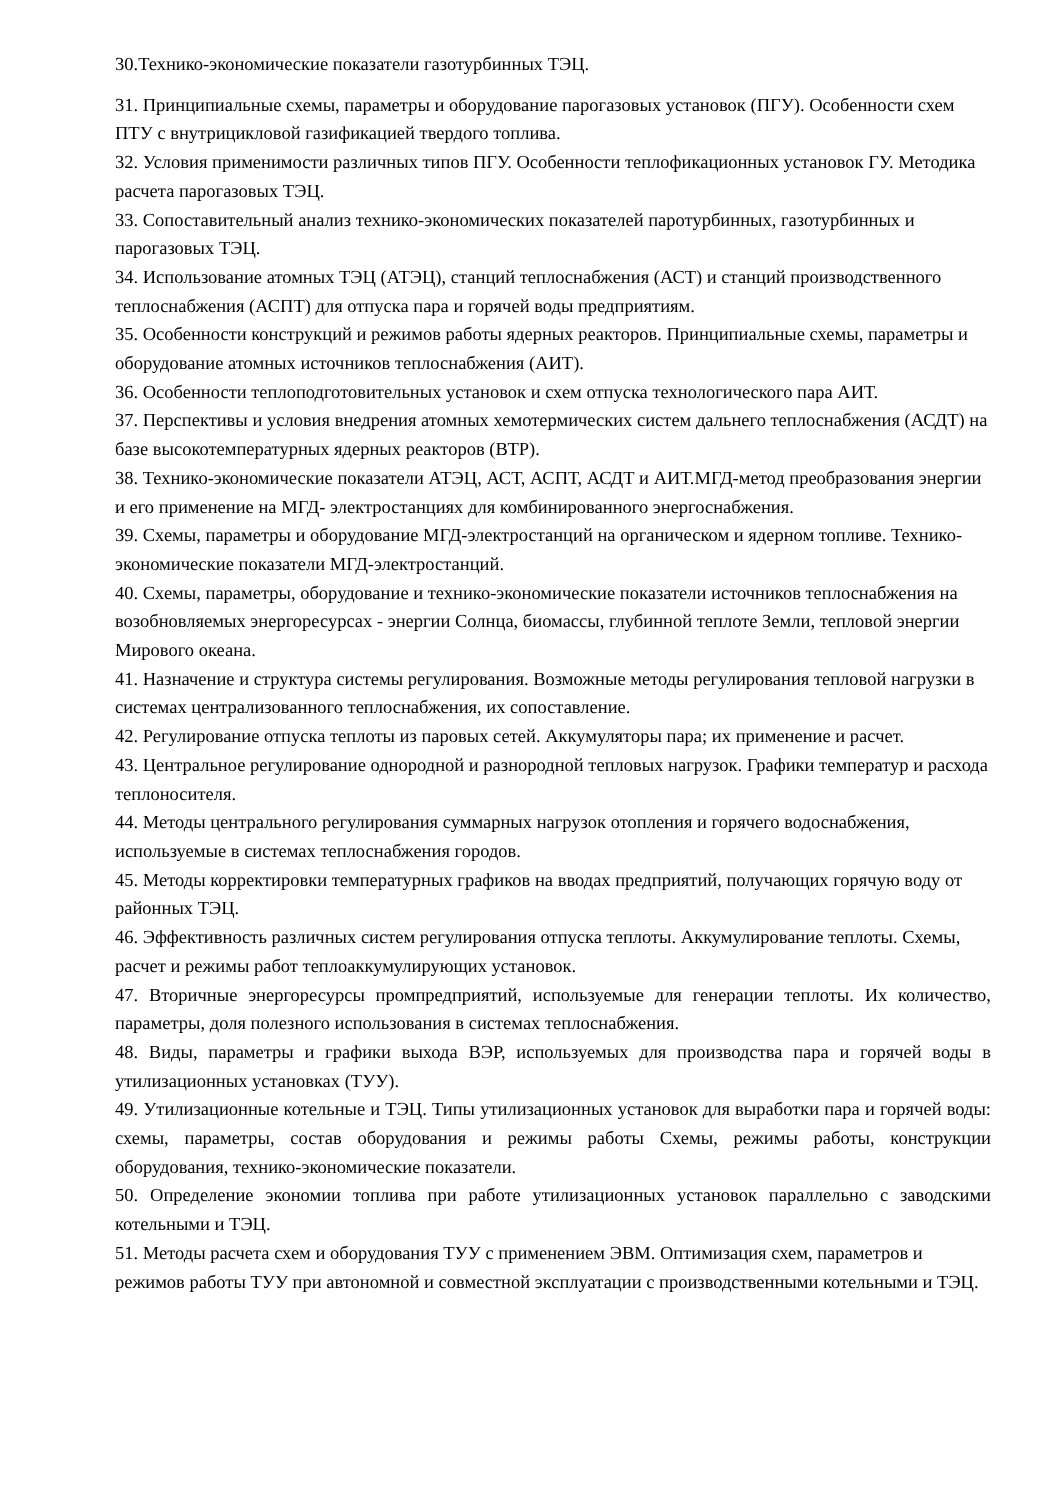30.Технико-экономические показатели газотурбинных ТЭЦ.
31. Принципиальные схемы, параметры и оборудование парогазовых установок (ПГУ). Особенности схем ПТУ с внутрицикловой газификацией твердого топлива.
32. Условия применимости различных типов ПГУ. Особенности теплофикационных установок ГУ. Методика расчета парогазовых ТЭЦ.
33. Сопоставительный анализ технико-экономических показателей паротурбинных, газотурбинных и парогазовых ТЭЦ.
34. Использование атомных ТЭЦ (АТЭЦ), станций теплоснабжения (АСТ) и станций производственного теплоснабжения (АСПТ) для отпуска пара и горячей воды предприятиям.
35. Особенности конструкций и режимов работы ядерных реакторов. Принципиальные схемы, параметры и оборудование атомных источников теплоснабжения (АИТ).
36. Особенности теплоподготовительных установок и схем отпуска технологического пара АИТ.
37. Перспективы и условия внедрения атомных хемотермических систем дальнего теплоснабжения (АСДТ) на базе высокотемпературных ядерных реакторов (ВТР).
38. Технико-экономические показатели АТЭЦ, АСТ, АСПТ, АСДТ и АИТ.МГД-метод преобразования энергии и его применение на МГД- электростанциях для комбинированного энергоснабжения.
39. Схемы, параметры и оборудование МГД-электростанций на органическом и ядерном топливе. Технико-экономические показатели МГД-электростанций.
40. Схемы, параметры, оборудование и технико-экономические показатели источников теплоснабжения на возобновляемых энергоресурсах - энергии Солнца, биомассы, глубинной теплоте Земли, тепловой энергии Мирового океана.
41. Назначение и структура системы регулирования. Возможные методы регулирования тепловой нагрузки в системах централизованного теплоснабжения, их сопоставление.
42. Регулирование отпуска теплоты из паровых сетей. Аккумуляторы пара; их применение и расчет.
43. Центральное регулирование однородной и разнородной тепловых нагрузок. Графики температур и расхода теплоносителя.
44. Методы центрального регулирования суммарных нагрузок отопления и горячего водоснабжения, используемые в системах теплоснабжения городов.
45. Методы корректировки температурных графиков на вводах предприятий, получающих горячую воду от районных ТЭЦ.
46. Эффективность различных систем регулирования отпуска теплоты. Аккумулирование теплоты. Схемы, расчет и режимы работ теплоаккумулирующих установок.
47. Вторичные энергоресурсы промпредприятий, используемые для генерации теплоты. Их количество, параметры, доля полезного использования в системах теплоснабжения.
48. Виды, параметры и графики выхода ВЭР, используемых для производства пара и горячей воды в утилизационных установках (ТУУ).
49. Утилизационные котельные и ТЭЦ. Типы утилизационных установок для выработки пара и горячей воды: схемы, параметры, состав оборудования и режимы работы Схемы, режимы работы, конструкции оборудования, технико-экономические показатели.
50. Определение экономии топлива при работе утилизационных установок параллельно с заводскими котельными и ТЭЦ.
51. Методы расчета схем и оборудования ТУУ с применением ЭВМ. Оптимизация схем, параметров и режимов работы ТУУ при автономной и совместной эксплуатации с производственными котельными и ТЭЦ.